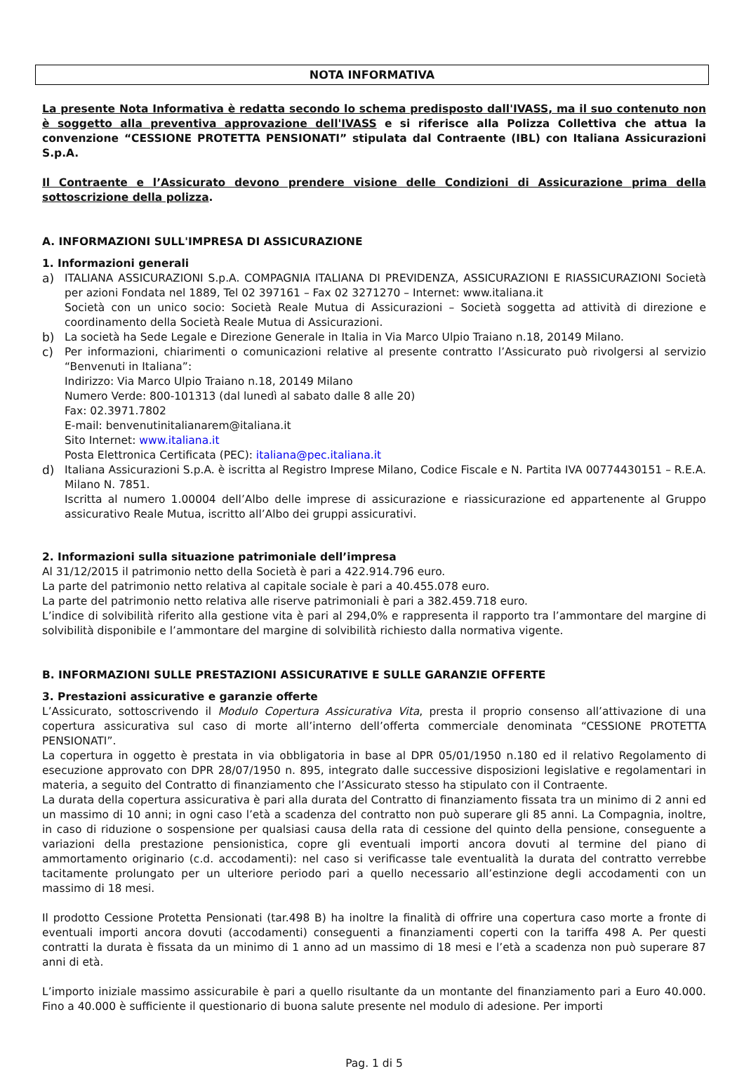NOTA INFORMATIVA
La presente Nota Informativa è redatta secondo lo schema predisposto dall'IVASS, ma il suo contenuto non è soggetto alla preventiva approvazione dell'IVASS e si riferisce alla Polizza Collettiva che attua la convenzione “CESSIONE PROTETTA PENSIONATI” stipulata dal Contraente (IBL) con Italiana Assicurazioni S.p.A.
Il Contraente e l’Assicurato devono prendere visione delle Condizioni di Assicurazione prima della sottoscrizione della polizza.
A. INFORMAZIONI SULL'IMPRESA DI ASSICURAZIONE
1. Informazioni generali
a) ITALIANA ASSICURAZIONI S.p.A. COMPAGNIA ITALIANA DI PREVIDENZA, ASSICURAZIONI E RIASSICURAZIONI Società per azioni Fondata nel 1889, Tel 02 397161 – Fax 02 3271270 – Internet: www.italiana.it
Società con un unico socio: Società Reale Mutua di Assicurazioni – Società soggetta ad attività di direzione e coordinamento della Società Reale Mutua di Assicurazioni.
b) La società ha Sede Legale e Direzione Generale in Italia in Via Marco Ulpio Traiano n.18, 20149 Milano.
c) Per informazioni, chiarimenti o comunicazioni relative al presente contratto l’Assicurato può rivolgersi al servizio “Benvenuti in Italiana”:
Indirizzo: Via Marco Ulpio Traiano n.18, 20149 Milano
Numero Verde: 800-101313 (dal lunedì al sabato dalle 8 alle 20)
Fax: 02.3971.7802
E-mail: benvenutinitalianarem@italiana.it
Sito Internet: www.italiana.it
Posta Elettronica Certificata (PEC): italiana@pec.italiana.it
d) Italiana Assicurazioni S.p.A. è iscritta al Registro Imprese Milano, Codice Fiscale e N. Partita IVA 00774430151 – R.E.A. Milano N. 7851.
Iscritta al numero 1.00004 dell’Albo delle imprese di assicurazione e riassicurazione ed appartenente al Gruppo assicurativo Reale Mutua, iscritto all’Albo dei gruppi assicurativi.
2. Informazioni sulla situazione patrimoniale dell’impresa
Al 31/12/2015 il patrimonio netto della Società è pari a 422.914.796 euro.
La parte del patrimonio netto relativa al capitale sociale è pari a 40.455.078 euro.
La parte del patrimonio netto relativa alle riserve patrimoniali è pari a 382.459.718 euro.
L’indice di solvibilità riferito alla gestione vita è pari al 294,0% e rappresenta il rapporto tra l’ammontare del margine di solvibilità disponibile e l’ammontare del margine di solvibilità richiesto dalla normativa vigente.
B. INFORMAZIONI SULLE PRESTAZIONI ASSICURATIVE E SULLE GARANZIE OFFERTE
3. Prestazioni assicurative e garanzie offerte
L’Assicurato, sottoscrivendo il Modulo Copertura Assicurativa Vita, presta il proprio consenso all’attivazione di una copertura assicurativa sul caso di morte all’interno dell’offerta commerciale denominata “CESSIONE PROTETTA PENSIONATI”.
La copertura in oggetto è prestata in via obbligatoria in base al DPR 05/01/1950 n.180 ed il relativo Regolamento di esecuzione approvato con DPR 28/07/1950 n. 895, integrato dalle successive disposizioni legislative e regolamentari in materia, a seguito del Contratto di finanziamento che l’Assicurato stesso ha stipulato con il Contraente.
La durata della copertura assicurativa è pari alla durata del Contratto di finanziamento fissata tra un minimo di 2 anni ed un massimo di 10 anni; in ogni caso l’età a scadenza del contratto non può superare gli 85 anni. La Compagnia, inoltre, in caso di riduzione o sospensione per qualsiasi causa della rata di cessione del quinto della pensione, conseguente a variazioni della prestazione pensionistica, copre gli eventuali importi ancora dovuti al termine del piano di ammortamento originario (c.d. accodamenti): nel caso si verificasse tale eventualità la durata del contratto verrebbe tacitamente prolungato per un ulteriore periodo pari a quello necessario all’estinzione degli accodamenti con un massimo di 18 mesi.
Il prodotto Cessione Protetta Pensionati (tar.498 B) ha inoltre la finalità di offrire una copertura caso morte a fronte di eventuali importi ancora dovuti (accodamenti) conseguenti a finanziamenti coperti con la tariffa 498 A. Per questi contratti la durata è fissata da un minimo di 1 anno ad un massimo di 18 mesi e l’età a scadenza non può superare 87 anni di età.
L’importo iniziale massimo assicurabile è pari a quello risultante da un montante del finanziamento pari a Euro 40.000. Fino a 40.000 è sufficiente il questionario di buona salute presente nel modulo di adesione. Per importi
Pag. 1 di 5